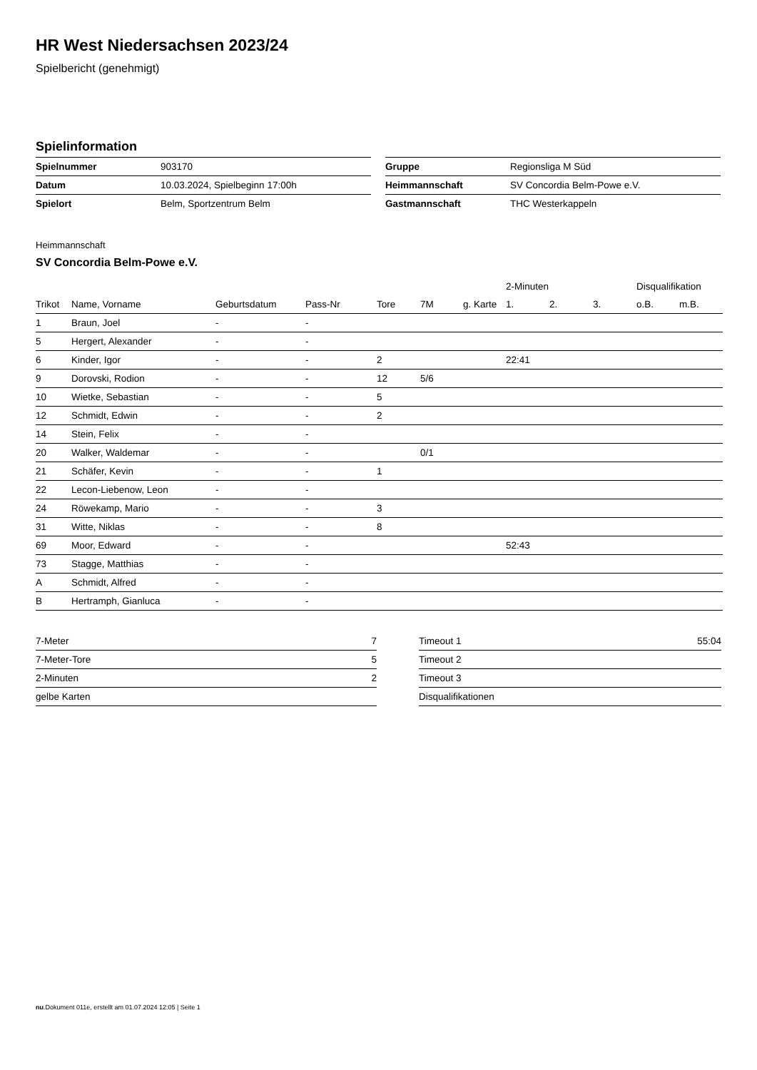HR West Niedersachsen 2023/24
Spielbericht (genehmigt)
Spielinformation
| Spielnummer | 903170 |
| Datum | 10.03.2024, Spielbeginn 17:00h |
| Spielort | Belm, Sportzentrum Belm |
| Gruppe | Regionsliga M Süd |
| Heimmannschaft | SV Concordia Belm-Powe e.V. |
| Gastmannschaft | THC Westerkappeln |
Heimmannschaft
SV Concordia Belm-Powe e.V.
| | | | | | | | 2-Minuten | | | Disqualifikation | |
| --- | --- | --- | --- | --- | --- | --- | --- | --- | --- | --- | --- |
| Trikot | Name, Vorname | Geburtsdatum | Pass-Nr | Tore | 7M | g. Karte | 1. | 2. | 3. | o.B. | m.B. |
| 1 | Braun, Joel | - | - | | | | | | | | |
| 5 | Hergert, Alexander | - | - | | | | | | | | |
| 6 | Kinder, Igor | - | - | 2 | | | 22:41 | | | | |
| 9 | Dorovski, Rodion | - | - | 12 | 5/6 | | | | | | |
| 10 | Wietke, Sebastian | - | - | 5 | | | | | | | |
| 12 | Schmidt, Edwin | - | - | 2 | | | | | | | |
| 14 | Stein, Felix | - | - | | | | | | | | |
| 20 | Walker, Waldemar | - | - | | 0/1 | | | | | | |
| 21 | Schäfer, Kevin | - | - | 1 | | | | | | | |
| 22 | Lecon-Liebenow, Leon | - | - | | | | | | | | |
| 24 | Röwekamp, Mario | - | - | 3 | | | | | | | |
| 31 | Witte, Niklas | - | - | 8 | | | | | | | |
| 69 | Moor, Edward | - | - | | | | 52:43 | | | | |
| 73 | Stagge, Matthias | - | - | | | | | | | | |
| A | Schmidt, Alfred | - | - | | | | | | | | |
| B | Hertramph, Gianluca | - | - | | | | | | | | |
| 7-Meter | 7 |
| 7-Meter-Tore | 5 |
| 2-Minuten | 2 |
| gelbe Karten | |
| Timeout 1 | 55:04 |
| Timeout 2 | |
| Timeout 3 | |
| Disqualifikationen | |
nu.Dokument 011e, erstellt am 01.07.2024 12:05 | Seite 1